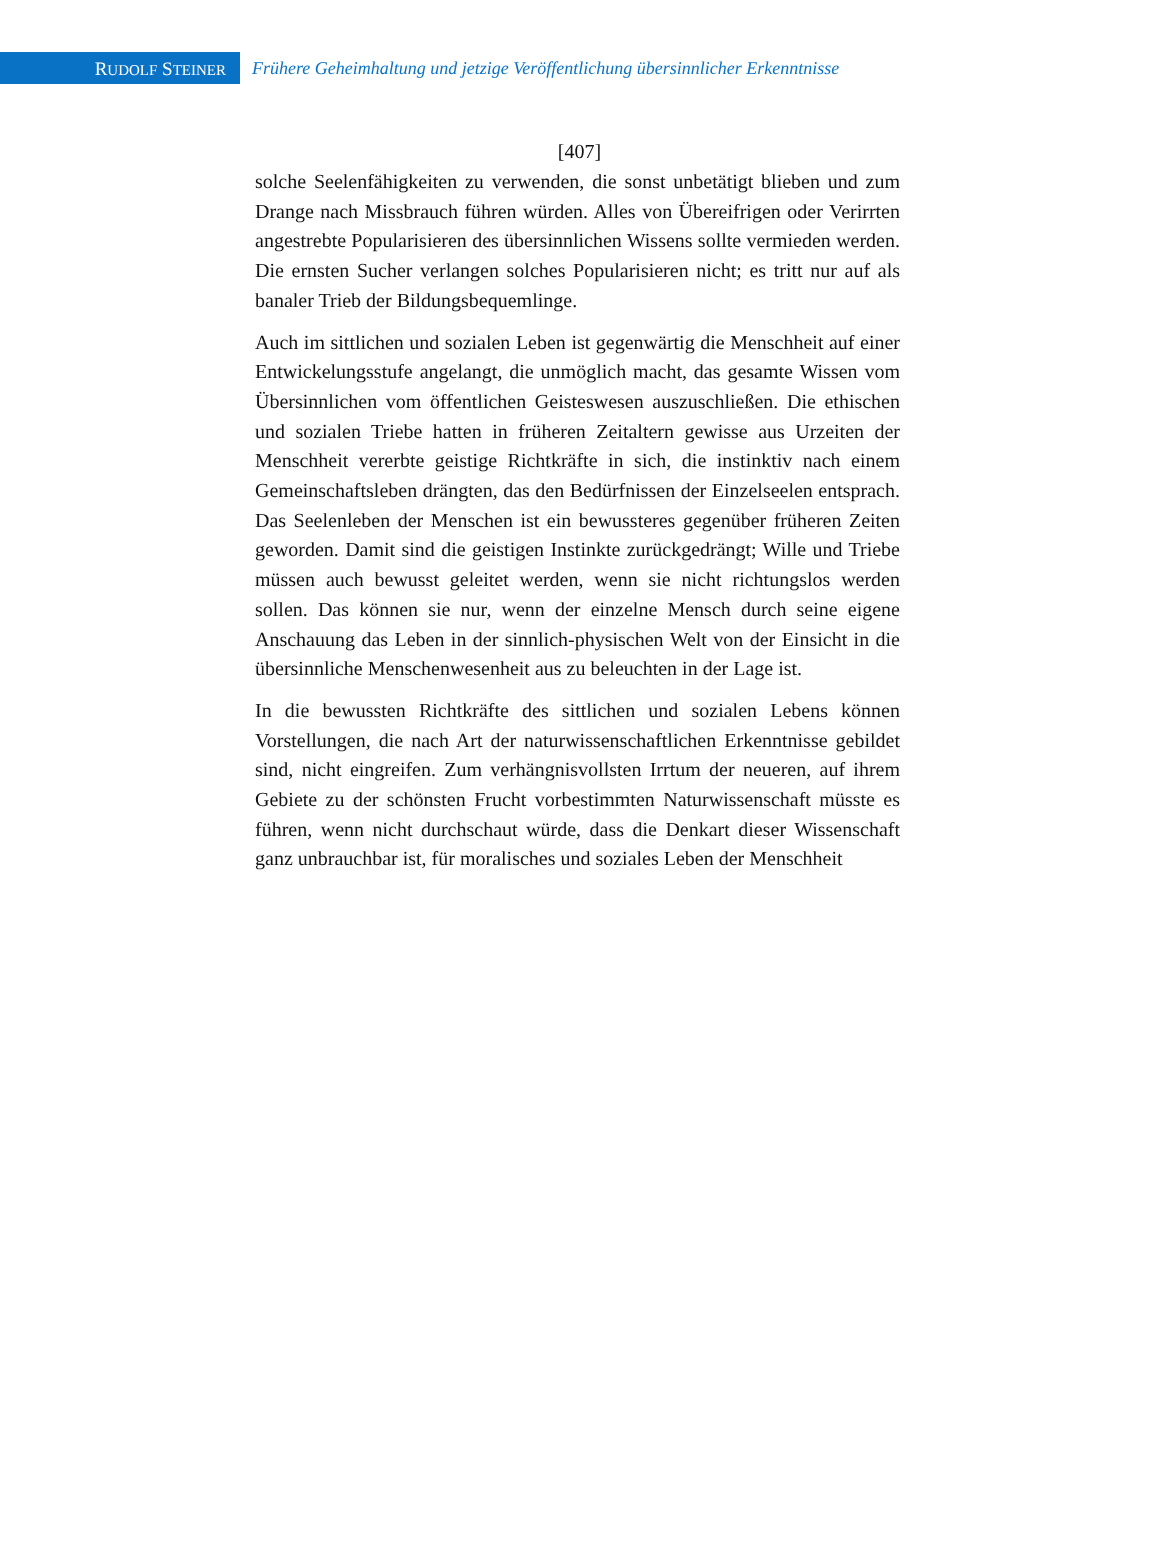RUDOLF STEINER
Frühere Geheimhaltung und jetzige Veröffentlichung übersinnlicher Erkenntnisse
[407]
solche Seelenfähigkeiten zu verwenden, die sonst unbetätigt blieben und zum Drange nach Missbrauch führen würden. Alles von Übereifrigen oder Verirrten angestrebte Popularisieren des übersinnlichen Wissens sollte vermieden werden. Die ernsten Sucher verlangen solches Popularisieren nicht; es tritt nur auf als banaler Trieb der Bildungsbequemlinge.
Auch im sittlichen und sozialen Leben ist gegenwärtig die Menschheit auf einer Entwickelungsstufe angelangt, die unmöglich macht, das gesamte Wissen vom Übersinnlichen vom öffentlichen Geisteswesen auszuschließen. Die ethischen und sozialen Triebe hatten in früheren Zeitaltern gewisse aus Urzeiten der Menschheit vererbte geistige Richtkräfte in sich, die instinktiv nach einem Gemeinschaftsleben drängten, das den Bedürfnissen der Einzelseelen entsprach. Das Seelenleben der Menschen ist ein bewussteres gegenüber früheren Zeiten geworden. Damit sind die geistigen Instinkte zurückgedrängt; Wille und Triebe müssen auch bewusst geleitet werden, wenn sie nicht richtungslos werden sollen. Das können sie nur, wenn der einzelne Mensch durch seine eigene Anschauung das Leben in der sinnlich-physischen Welt von der Einsicht in die übersinnliche Menschenwesenheit aus zu beleuchten in der Lage ist.
In die bewussten Richtkräfte des sittlichen und sozialen Lebens können Vorstellungen, die nach Art der naturwissenschaftlichen Erkenntnisse gebildet sind, nicht eingreifen. Zum verhängnisvollsten Irrtum der neueren, auf ihrem Gebiete zu der schönsten Frucht vorbestimmten Naturwissenschaft müsste es führen, wenn nicht durchschaut würde, dass die Denkart dieser Wissenschaft ganz unbrauchbar ist, für moralisches und soziales Leben der Menschheit